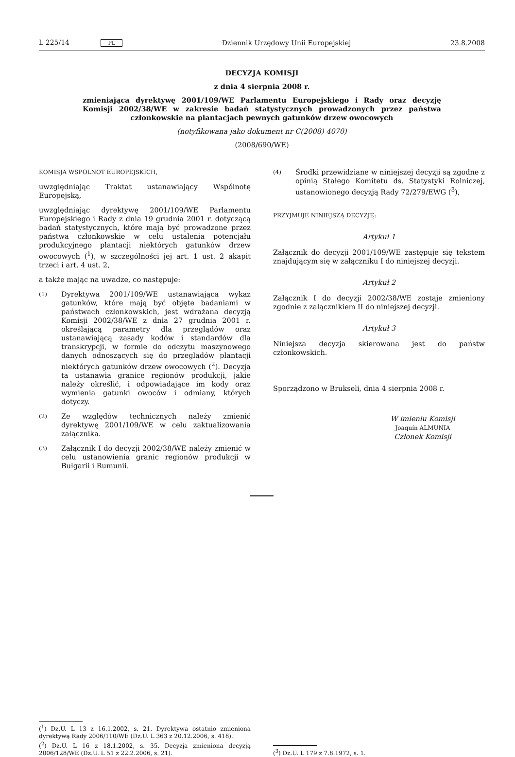L 225/14 PL Dziennik Urzędowy Unii Europejskiej 23.8.2008
DECYZJA KOMISJI
z dnia 4 sierpnia 2008 r.
zmieniająca dyrektywę 2001/109/WE Parlamentu Europejskiego i Rady oraz decyzję Komisji 2002/38/WE w zakresie badań statystycznych prowadzonych przez państwa członkowskie na plantacjach pewnych gatunków drzew owocowych
(notyfikowana jako dokument nr C(2008) 4070)
(2008/690/WE)
KOMISJA WSPÓLNOT EUROPEJSKICH,
uwzględniając Traktat ustanawiający Wspólnotę Europejską,
uwzględniając dyrektywę 2001/109/WE Parlamentu Europejskiego i Rady z dnia 19 grudnia 2001 r. dotyczącą badań statystycznych, które mają być prowadzone przez państwa członkowskie w celu ustalenia potencjału produkcyjnego plantacji niektórych gatunków drzew owocowych (<sup>1</sup>), w szczególności jej art. 1 ust. 2 akapit trzeci i art. 4 ust. 2,
a także mając na uwadze, co następuje:
(1) Dyrektywa 2001/109/WE ustanawiająca wykaz gatunków, które mają być objęte badaniami w państwach członkowskich, jest wdrażana decyzją Komisji 2002/38/WE z dnia 27 grudnia 2001 r. określającą parametry dla przeglądów oraz ustanawiającą zasady kodów i standardów dla transkrypcji, w formie do odczytu maszynowego danych odnoszących się do przeglądów plantacji niektórych gatunków drzew owocowych (<sup>2</sup>). Decyzja ta ustanawia granice regionów produkcji, jakie należy określić, i odpowiadające im kody oraz wymienia gatunki owoców i odmiany, których dotyczy.
(2) Ze względów technicznych należy zmienić dyrektywę 2001/109/WE w celu zaktualizowania załącznika.
(3) Załącznik I do decyzji 2002/38/WE należy zmienić w celu ustanowienia granic regionów produkcji w Bułgarii i Rumunii.
(4) Środki przewidziane w niniejszej decyzji są zgodne z opinią Stałego Komitetu ds. Statystyki Rolniczej, ustanowionego decyzją Rady 72/279/EWG (<sup>3</sup>),
PRZYJMUJE NINIEJSZĄ DECYZJĘ:
Artykuł 1
Załącznik do decyzji 2001/109/WE zastępuje się tekstem znajdującym się w załączniku I do niniejszej decyzji.
Artykuł 2
Załącznik I do decyzji 2002/38/WE zostaje zmieniony zgodnie z załącznikiem II do niniejszej decyzji.
Artykuł 3
Niniejsza decyzja skierowana jest do państw członkowskich.
Sporządzono w Brukseli, dnia 4 sierpnia 2008 r.
W imieniu Komisji
Joaquín ALMUNIA
Członek Komisji
(<sup>1</sup>) Dz.U. L 13 z 16.1.2002, s. 21. Dyrektywa ostatnio zmieniona dyrektywą Rady 2006/110/WE (Dz.U. L 363 z 20.12.2006, s. 418).
(<sup>2</sup>) Dz.U. L 16 z 18.1.2002, s. 35. Decyzja zmieniona decyzją 2006/128/WE (Dz.U. L 51 z 22.2.2006, s. 21).
(<sup>3</sup>) Dz.U. L 179 z 7.8.1972, s. 1.